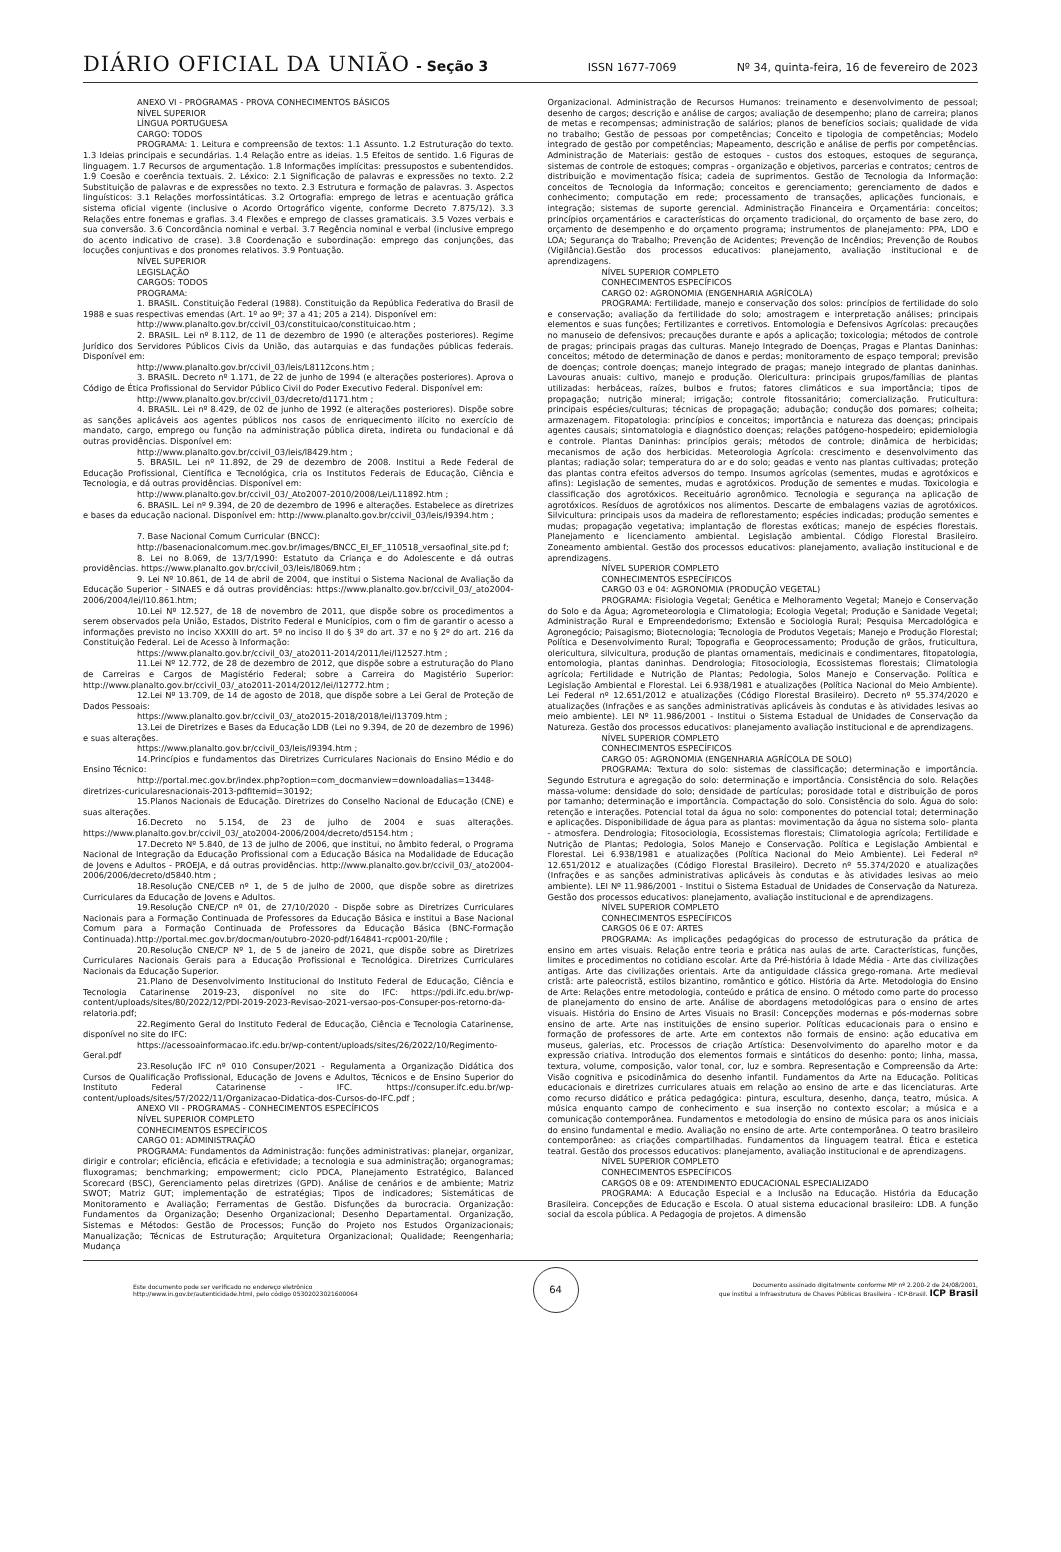DIÁRIO OFICIAL DA UNIÃO - Seção 3 ISSN 1677-7069 Nº 34, quinta-feira, 16 de fevereiro de 2023
ANEXO VI - PROGRAMAS - PROVA CONHECIMENTOS BÁSICOS
NÍVEL SUPERIOR
LÍNGUA PORTUGUESA
CARGO: TODOS
PROGRAMA: 1. Leitura e compreensão de textos: 1.1 Assunto. 1.2 Estruturação do texto. 1.3 Ideias principais e secundárias. 1.4 Relação entre as ideias. 1.5 Efeitos de sentido. 1.6 Figuras de linguagem. 1.7 Recursos de argumentação. 1.8 Informações implícitas: pressupostos e subentendidos. 1.9 Coesão e coerência textuais. 2. Léxico: 2.1 Significação de palavras e expressões no texto. 2.2 Substituição de palavras e de expressões no texto. 2.3 Estrutura e formação de palavras. 3. Aspectos linguísticos: 3.1 Relações morfossintáticas. 3.2 Ortografia: emprego de letras e acentuação gráfica sistema oficial vigente (inclusive o Acordo Ortográfico vigente, conforme Decreto 7.875/12). 3.3 Relações entre fonemas e grafias. 3.4 Flexões e emprego de classes gramaticais. 3.5 Vozes verbais e sua conversão. 3.6 Concordância nominal e verbal. 3.7 Regência nominal e verbal (inclusive emprego do acento indicativo de crase). 3.8 Coordenação e subordinação: emprego das conjunções, das locuções conjuntivas e dos pronomes relativos. 3.9 Pontuação.
NÍVEL SUPERIOR
LEGISLAÇÃO
CARGOS: TODOS
PROGRAMA:
1. BRASIL. Constituição Federal (1988). Constituição da República Federativa do Brasil de 1988 e suas respectivas emendas (Art. 1º ao 9º; 37 a 41; 205 a 214). Disponível em:
http://www.planalto.gov.br/ccivil_03/constituicao/constituicao.htm ;
2. BRASIL. Lei nº 8.112, de 11 de dezembro de 1990 (e alterações posteriores). Regime Jurídico dos Servidores Públicos Civis da União, das autarquias e das fundações públicas federais. Disponível em:
http://www.planalto.gov.br/ccivil_03/leis/L8112cons.htm ;
3. BRASIL. Decreto nº 1.171, de 22 de junho de 1994 (e alterações posteriores). Aprova o Código de Ética Profissional do Servidor Público Civil do Poder Executivo Federal. Disponível em:
http://www.planalto.gov.br/ccivil_03/decreto/d1171.htm ;
4. BRASIL. Lei nº 8.429, de 02 de junho de 1992 (e alterações posteriores). Dispõe sobre as sanções aplicáveis aos agentes públicos nos casos de enriquecimento ilícito no exercício de mandato, cargo, emprego ou função na administração pública direta, indireta ou fundacional e dá outras providências. Disponível em:
http://www.planalto.gov.br/ccivil_03/leis/l8429.htm ;
5. BRASIL. Lei nº 11.892, de 29 de dezembro de 2008. Institui a Rede Federal de Educação Profissional, Científica e Tecnológica, cria os Institutos Federais de Educação, Ciência e Tecnologia, e dá outras providências. Disponível em:
http://www.planalto.gov.br/ccivil_03/_Ato2007-2010/2008/Lei/L11892.htm ;
6. BRASIL. Lei nº 9.394, de 20 de dezembro de 1996 e alterações. Estabelece as diretrizes e bases da educação nacional. Disponível em: http://www.planalto.gov.br/ccivil_03/leis/l9394.htm ;
7. Base Nacional Comum Curricular (BNCC):
http://basenacionalcomum.mec.gov.br/images/BNCC_EI_EF_110518_versaofinal_site.pd f;
8. Lei no 8.069, de 13/7/1990: Estatuto da Criança e do Adolescente e dá outras providências. https://www.planalto.gov.br/ccivil_03/leis/l8069.htm ;
9. Lei Nº 10.861, de 14 de abril de 2004, que institui o Sistema Nacional de Avaliação da Educação Superior - SINAES e dá outras providências: https://www.planalto.gov.br/ccivil_03/_ato2004-2006/2004/lei/l10.861.htm;
10.Lei Nº 12.527, de 18 de novembro de 2011, que dispõe sobre os procedimentos a serem observados pela União, Estados, Distrito Federal e Municípios, com o fim de garantir o acesso a informações previsto no inciso XXXIII do art. 5º no inciso II do § 3º do art. 37 e no § 2º do art. 216 da Constituição Federal. Lei de Acesso à Informação:
https://www.planalto.gov.br/ccivil_03/_ato2011-2014/2011/lei/l12527.htm ;
11.Lei Nº 12.772, de 28 de dezembro de 2012, que dispõe sobre a estruturação do Plano de Carreiras e Cargos de Magistério Federal; sobre a Carreira do Magistério Superior: http://www.planalto.gov.br/ccivil_03/_ato2011-2014/2012/lei/l12772.htm ;
12.Lei Nº 13.709, de 14 de agosto de 2018, que dispõe sobre a Lei Geral de Proteção de Dados Pessoais:
https://www.planalto.gov.br/ccivil_03/_ato2015-2018/2018/lei/l13709.htm ;
13.Lei de Diretrizes e Bases da Educação LDB (Lei no 9.394, de 20 de dezembro de 1996) e suas alterações.
https://www.planalto.gov.br/ccivil_03/leis/l9394.htm ;
14.Princípios e fundamentos das Diretrizes Curriculares Nacionais do Ensino Médio e do Ensino Técnico:
http://portal.mec.gov.br/index.php?option=com_docmanview=downloadalias=13448-diretrizes-curicularesnacionais-2013-pdfItemid=30192;
15.Planos Nacionais de Educação. Diretrizes do Conselho Nacional de Educação (CNE) e suas alterações.
16.Decreto no 5.154, de 23 de julho de 2004 e suas alterações. https://www.planalto.gov.br/ccivil_03/_ato2004-2006/2004/decreto/d5154.htm ;
17.Decreto Nº 5.840, de 13 de julho de 2006, que institui, no âmbito federal, o Programa Nacional de Integração da Educação Profissional com a Educação Básica na Modalidade de Educação de Jovens e Adultos - PROEJA, e dá outras providências. http://www.planalto.gov.br/ccivil_03/_ato2004-2006/2006/decreto/d5840.htm ;
18.Resolução CNE/CEB nº 1, de 5 de julho de 2000, que dispõe sobre as diretrizes Curriculares da Educação de Jovens e Adultos.
19.Resolução CNE/CP nº 01, de 27/10/2020 - Dispõe sobre as Diretrizes Curriculares Nacionais para a Formação Continuada de Professores da Educação Básica e institui a Base Nacional Comum para a Formação Continuada de Professores da Educação Básica (BNC-Formação Continuada).http://portal.mec.gov.br/docman/outubro-2020-pdf/164841-rcp001-20/file ;
20.Resolução CNE/CP Nº 1, de 5 de janeiro de 2021, que dispõe sobre as Diretrizes Curriculares Nacionais Gerais para a Educação Profissional e Tecnológica. Diretrizes Curriculares Nacionais da Educação Superior.
21.Plano de Desenvolvimento Institucional do Instituto Federal de Educação, Ciência e Tecnologia Catarinense 2019-23, disponível no site do IFC: https://pdi.ifc.edu.br/wp-content/uploads/sites/80/2022/12/PDI-2019-2023-Revisao-2021-versao-pos-Consuper-pos-retorno-da-relatoria.pdf;
22.Regimento Geral do Instituto Federal de Educação, Ciência e Tecnologia Catarinense, disponível no site do IFC:
https://acessoainformacao.ifc.edu.br/wp-content/uploads/sites/26/2022/10/Regimento-Geral.pdf
23.Resolução IFC nº 010 Consuper/2021 - Regulamenta a Organização Didática dos Cursos de Qualificação Profissional, Educação de Jovens e Adultos, Técnicos e de Ensino Superior do Instituto Federal Catarinense - IFC. https://consuper.ifc.edu.br/wp-content/uploads/sites/57/2022/11/Organizacao-Didatica-dos-Cursos-do-IFC.pdf ;
ANEXO VII - PROGRAMAS - CONHECIMENTOS ESPECÍFICOS
NÍVEL SUPERIOR COMPLETO
CONHECIMENTOS ESPECÍFICOS
CARGO 01: ADMINISTRAÇÃO
PROGRAMA: Fundamentos da Administração: funções administrativas: planejar, organizar, dirigir e controlar; eficiência, eficácia e efetividade; a tecnologia e sua administração; organogramas; fluxogramas; benchmarking; empowerment; ciclo PDCA, Planejamento Estratégico, Balanced Scorecard (BSC), Gerenciamento pelas diretrizes (GPD). Análise de cenários e de ambiente; Matriz SWOT; Matriz GUT; implementação de estratégias; Tipos de indicadores; Sistemáticas de Monitoramento e Avaliação; Ferramentas de Gestão. Disfunções da burocracia. Organização: Fundamentos da Organização; Desenho Organizacional; Desenho Departamental. Organização, Sistemas e Métodos: Gestão de Processos; Função do Projeto nos Estudos Organizacionais; Manualização; Técnicas de Estruturação; Arquitetura Organizacional; Qualidade; Reengenharia; Mudança
Organizacional. Administração de Recursos Humanos: treinamento e desenvolvimento de pessoal; desenho de cargos; descrição e análise de cargos; avaliação de desempenho; plano de carreira; planos de metas e recompensas; administração de salários; planos de benefícios sociais; qualidade de vida no trabalho; Gestão de pessoas por competências; Conceito e tipologia de competências; Modelo integrado de gestão por competências; Mapeamento, descrição e análise de perfis por competências. Administração de Materiais: gestão de estoques - custos dos estoques, estoques de segurança, sistemas de controle de estoques; compras - organização e objetivos, parcerias e contratos; centros de distribuição e movimentação física; cadeia de suprimentos. Gestão de Tecnologia da Informação: conceitos de Tecnologia da Informação; conceitos e gerenciamento; gerenciamento de dados e conhecimento; computação em rede; processamento de transações, aplicações funcionais, e integração; sistemas de suporte gerencial. Administração Financeira e Orçamentária: conceitos; princípios orçamentários e características do orçamento tradicional, do orçamento de base zero, do orçamento de desempenho e do orçamento programa; instrumentos de planejamento: PPA, LDO e LOA; Segurança do Trabalho; Prevenção de Acidentes; Prevenção de Incêndios; Prevenção de Roubos (Vigilância).Gestão dos processos educativos: planejamento, avaliação institucional e de aprendizagens.
NÍVEL SUPERIOR COMPLETO
CONHECIMENTOS ESPECÍFICOS
CARGO 02: AGRONOMIA (ENGENHARIA AGRÍCOLA)
PROGRAMA: Fertilidade, manejo e conservação dos solos: princípios de fertilidade do solo e conservação; avaliação da fertilidade do solo; amostragem e interpretação análises; principais elementos e suas funções; Fertilizantes e corretivos. Entomologia e Defensivos Agrícolas: precauções no manuseio de defensivos; precauções durante e após a aplicação; toxicologia; métodos de controle de pragas; principais pragas das culturas. Manejo Integrado de Doenças, Pragas e Plantas Daninhas: conceitos; método de determinação de danos e perdas; monitoramento de espaço temporal; previsão de doenças; controle doenças; manejo integrado de pragas; manejo integrado de plantas daninhas. Lavouras anuais: cultivo, manejo e produção. Olericultura: principais grupos/famílias de plantas utilizadas: herbáceas, raízes, bulbos e frutos; fatores climáticos e sua importância; tipos de propagação; nutrição mineral; irrigação; controle fitossanitário; comercialização. Fruticultura: principais espécies/culturas; técnicas de propagação; adubação; condução dos pomares; colheita; armazenagem. Fitopatologia: princípios e conceitos; importância e natureza das doenças; principais agentes causais; sintomatologia e diagnóstico doenças; relações patógeno-hospedeiro; epidemiologia e controle. Plantas Daninhas: princípios gerais; métodos de controle; dinâmica de herbicidas; mecanismos de ação dos herbicidas. Meteorologia Agrícola: crescimento e desenvolvimento das plantas; radiação solar; temperatura do ar e do solo; geadas e vento nas plantas cultivadas; proteção das plantas contra efeitos adversos do tempo. Insumos agrícolas (sementes, mudas e agrotóxicos e afins): Legislação de sementes, mudas e agrotóxicos. Produção de sementes e mudas. Toxicologia e classificação dos agrotóxicos. Receituário agronômico. Tecnologia e segurança na aplicação de agrotóxicos. Resíduos de agrotóxicos nos alimentos. Descarte de embalagens vazias de agrotóxicos. Silvicultura: principais usos da madeira de reflorestamento; espécies indicadas; produção sementes e mudas; propagação vegetativa; implantação de florestas exóticas; manejo de espécies florestais. Planejamento e licenciamento ambiental. Legislação ambiental. Código Florestal Brasileiro. Zoneamento ambiental. Gestão dos processos educativos: planejamento, avaliação institucional e de aprendizagens.
NÍVEL SUPERIOR COMPLETO
CONHECIMENTOS ESPECÍFICOS
CARGO 03 e 04: AGRONOMIA (PRODUÇÃO VEGETAL)
PROGRAMA: Fisiologia Vegetal; Genética e Melhoramento Vegetal; Manejo e Conservação do Solo e da Água; Agrometeorologia e Climatologia; Ecologia Vegetal; Produção e Sanidade Vegetal; Administração Rural e Empreendedorismo; Extensão e Sociologia Rural; Pesquisa Mercadológica e Agronegócio; Paisagismo; Biotecnologia; Tecnologia de Produtos Vegetais; Manejo e Produção Florestal; Política e Desenvolvimento Rural; Topografia e Geoprocessamento; Produção de grãos, fruticultura, olericultura, silvicultura, produção de plantas ornamentais, medicinais e condimentares, fitopatologia, entomologia, plantas daninhas. Dendrologia; Fitosociologia, Ecossistemas florestais; Climatologia agrícola; Fertilidade e Nutrição de Plantas; Pedologia, Solos Manejo e Conservação. Política e Legislação Ambiental e Florestal. Lei 6.938/1981 e atualizações (Política Nacional do Meio Ambiente). Lei Federal nº 12.651/2012 e atualizações (Código Florestal Brasileiro). Decreto nº 55.374/2020 e atualizações (Infrações e as sanções administrativas aplicáveis às condutas e às atividades lesivas ao meio ambiente). LEI Nº 11.986/2001 - Institui o Sistema Estadual de Unidades de Conservação da Natureza. Gestão dos processos educativos: planejamento avaliação institucional e de aprendizagens.
NÍVEL SUPERIOR COMPLETO
CONHECIMENTOS ESPECÍFICOS
CARGO 05: AGRONOMIA (ENGENHARIA AGRÍCOLA DE SOLO)
PROGRAMA: Textura do solo: sistemas de classificação; determinação e importância. Segundo Estrutura e agregação do solo: determinação e importância. Consistência do solo. Relações massa-volume: densidade do solo; densidade de partículas; porosidade total e distribuição de poros por tamanho; determinação e importância. Compactação do solo. Consistência do solo. Água do solo: retenção e interações. Potencial total da água no solo: componentes do potencial total; determinação e aplicações. Disponibilidade de água para as plantas: movimentação da água no sistema solo- planta - atmosfera. Dendrologia; Fitosociologia, Ecossistemas florestais; Climatologia agrícola; Fertilidade e Nutrição de Plantas; Pedologia, Solos Manejo e Conservação. Política e Legislação Ambiental e Florestal. Lei 6.938/1981 e atualizações (Política Nacional do Meio Ambiente). Lei Federal nº 12.651/2012 e atualizações (Código Florestal Brasileiro). Decreto nº 55.374/2020 e atualizações (Infrações e as sanções administrativas aplicáveis às condutas e às atividades lesivas ao meio ambiente). LEI Nº 11.986/2001 - Institui o Sistema Estadual de Unidades de Conservação da Natureza. Gestão dos processos educativos: planejamento, avaliação institucional e de aprendizagens.
NÍVEL SUPERIOR COMPLETO
CONHECIMENTOS ESPECÍFICOS
CARGOS 06 E 07: ARTES
PROGRAMA: As implicações pedagógicas do processo de estruturação da prática de ensino em artes visuais. Relação entre teoria e prática nas aulas de arte. Características, funções, limites e procedimentos no cotidiano escolar. Arte da Pré-história à Idade Média - Arte das civilizações antigas. Arte das civilizações orientais. Arte da antiguidade clássica grego-romana. Arte medieval cristã: arte paleocristã, estilos bizantino, romântico e gótico. História da Arte. Metodologia do Ensino de Arte: Relações entre metodologia, conteúdo e prática de ensino. O método como parte do processo de planejamento do ensino de arte. Análise de abordagens metodológicas para o ensino de artes visuais. História do Ensino de Artes Visuais no Brasil: Concepções modernas e pós-modernas sobre ensino de arte. Arte nas instituições de ensino superior. Políticas educacionais para o ensino e formação de professores de arte. Arte em contextos não formais de ensino: ação educativa em museus, galerias, etc. Processos de criação Artística: Desenvolvimento do aparelho motor e da expressão criativa. Introdução dos elementos formais e sintáticos do desenho: ponto; linha, massa, textura, volume, composição, valor tonal, cor, luz e sombra. Representação e Compreensão da Arte: Visão cognitiva e psicodinâmica do desenho infantil. Fundamentos da Arte na Educação. Politicas educacionais e diretrizes curriculares atuais em relação ao ensino de arte e das licenciaturas. Arte como recurso didático e prática pedagógica: pintura, escultura, desenho, dança, teatro, música. A música enquanto campo de conhecimento e sua inserção no contexto escolar; a música e a comunicação contemporânea. Fundamentos e metodologia do ensino de música para os anos iniciais do ensino fundamental e medio. Avaliação no ensino de arte. Arte contemporânea. O teatro brasileiro contemporâneo: as criações compartilhadas. Fundamentos da linguagem teatral. Ética e estetica teatral. Gestão dos processos educativos: planejamento, avaliação institucional e de aprendizagens.
NÍVEL SUPERIOR COMPLETO
CONHECIMENTOS ESPECÍFICOS
CARGOS 08 e 09: ATENDIMENTO EDUCACIONAL ESPECIALIZADO
PROGRAMA: A Educação Especial e a Inclusão na Educação. História da Educação Brasileira. Concepções de Educação e Escola. O atual sistema educacional brasileiro: LDB. A função social da escola pública. A Pedagogia de projetos. A dimensão
Este documento pode ser verificado no endereço eletrônico
http://www.in.gov.br/autenticidade.html, pelo código 05302023021600064
64
Documento assinado digitalmente conforme MP nº 2.200-2 de 24/08/2001,
que institui a Infraestrutura de Chaves Públicas Brasileira - ICP-Brasil. ICP Brasil